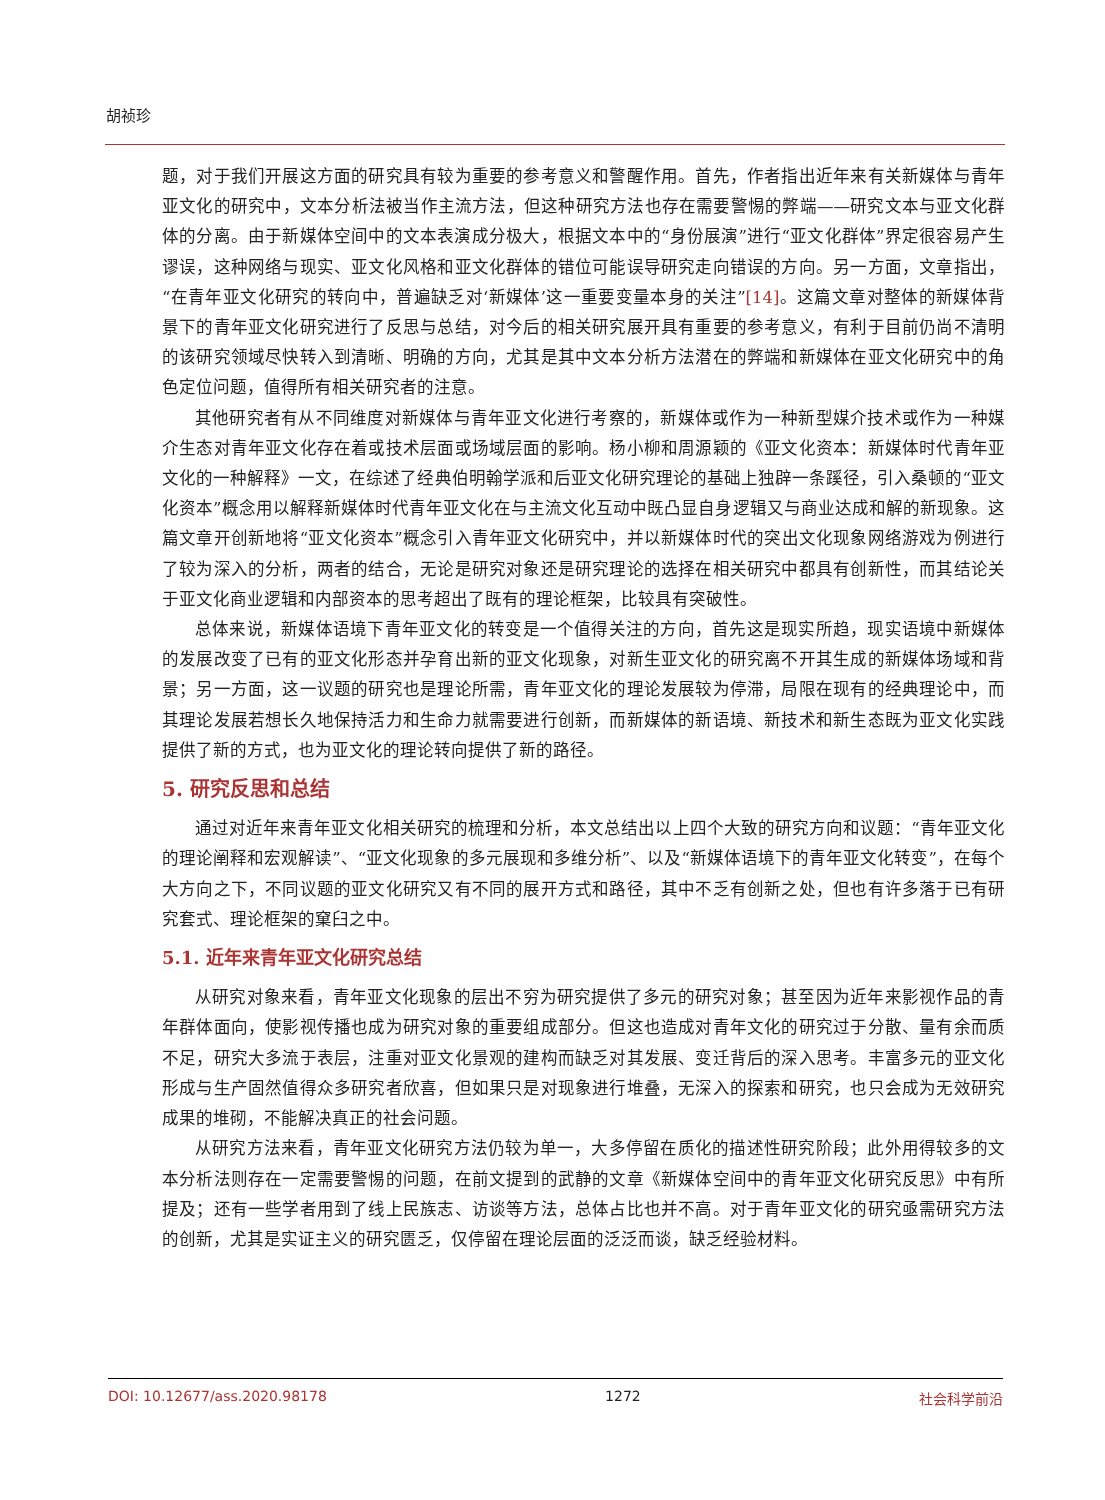胡祯珍
题，对于我们开展这方面的研究具有较为重要的参考意义和警醒作用。首先，作者指出近年来有关新媒体与青年亚文化的研究中，文本分析法被当作主流方法，但这种研究方法也存在需要警惕的弊端——研究文本与亚文化群体的分离。由于新媒体空间中的文本表演成分极大，根据文本中的“身份展演”进行“亚文化群体”界定很容易产生谬误，这种网络与现实、亚文化风格和亚文化群体的错位可能误导研究走向错误的方向。另一方面，文章指出，“在青年亚文化研究的转向中，普遍缺乏对‘新媒体’这一重要变量本身的关注”[14]。这篇文章对整体的新媒体背景下的青年亚文化研究进行了反思与总结，对今后的相关研究展开具有重要的参考意义，有利于目前仍尚不清明的该研究领域尽快转入到清晰、明确的方向，尤其是其中文本分析方法潜在的弊端和新媒体在亚文化研究中的角色定位问题，值得所有相关研究者的注意。
其他研究者有从不同维度对新媒体与青年亚文化进行考察的，新媒体或作为一种新型媒介技术或作为一种媒介生态对青年亚文化存在着或技术层面或场域层面的影响。杨小柳和周源颖的《亚文化资本：新媒体时代青年亚文化的一种解释》一文，在综述了经典伯明翰学派和后亚文化研究理论的基础上独辟一条蹊径，引入桑顿的“亚文化资本”概念用以解释新媒体时代青年亚文化在与主流文化互动中既凸显自身逻辑又与商业达成和解的新现象。这篇文章开创新地将“亚文化资本”概念引入青年亚文化研究中，并以新媒体时代的突出文化现象网络游戏为例进行了较为深入的分析，两者的结合，无论是研究对象还是研究理论的选择在相关研究中都具有创新性，而其结论关于亚文化商业逻辑和内部资本的思考超出了既有的理论框架，比较具有突破性。
总体来说，新媒体语境下青年亚文化的转变是一个值得关注的方向，首先这是现实所趋，现实语境中新媒体的发展改变了已有的亚文化形态并孕育出新的亚文化现象，对新生亚文化的研究离不开其生成的新媒体场域和背景；另一方面，这一议题的研究也是理论所需，青年亚文化的理论发展较为停滞，局限在现有的经典理论中，而其理论发展若想长久地保持活力和生命力就需要进行创新，而新媒体的新语境、新技术和新生态既为亚文化实践提供了新的方式，也为亚文化的理论转向提供了新的路径。
5. 研究反思和总结
通过对近年来青年亚文化相关研究的梳理和分析，本文总结出以上四个大致的研究方向和议题：“青年亚文化的理论阐释和宏观解读”、“亚文化现象的多元展现和多维分析”、以及“新媒体语境下的青年亚文化转变”，在每个大方向之下，不同议题的亚文化研究又有不同的展开方式和路径，其中不乏有创新之处，但也有许多落于已有研究套式、理论框架的窠臼之中。
5.1. 近年来青年亚文化研究总结
从研究对象来看，青年亚文化现象的层出不穷为研究提供了多元的研究对象；甚至因为近年来影视作品的青年群体面向，使影视传播也成为研究对象的重要组成部分。但这也造成对青年文化的研究过于分散、量有余而质不足，研究大多流于表层，注重对亚文化景观的建构而缺乏对其发展、变迁背后的深入思考。丰富多元的亚文化形成与生产固然值得众多研究者欣喜，但如果只是对现象进行堆叠，无深入的探索和研究，也只会成为无效研究成果的堆砌，不能解决真正的社会问题。
从研究方法来看，青年亚文化研究方法仍较为单一，大多停留在质化的描述性研究阶段；此外用得较多的文本分析法则存在一定需要警惕的问题，在前文提到的武静的文章《新媒体空间中的青年亚文化研究反思》中有所提及；还有一些学者用到了线上民族志、访谈等方法，总体占比也并不高。对于青年亚文化的研究亟需研究方法的创新，尤其是实证主义的研究匮乏，仅停留在理论层面的泛泛而谈，缺乏经验材料。
DOI: 10.12677/ass.2020.98178 1272 社会科学前沿